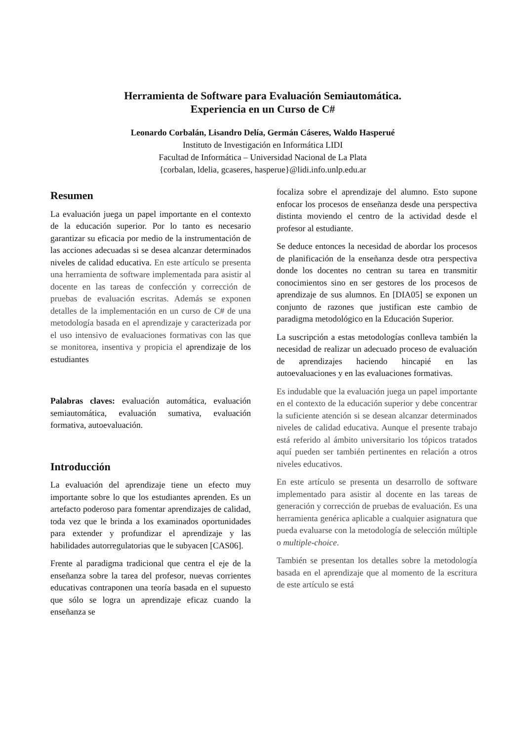Herramienta de Software para Evaluación Semiautomática.
Experiencia en un Curso de C#
Leonardo Corbalán, Lisandro Delía, Germán Cáseres, Waldo Hasperué
Instituto de Investigación en Informática LIDI
Facultad de Informática – Universidad Nacional de La Plata
{corbalan, ldelia, gcaseres, hasperue}@lidi.info.unlp.edu.ar
Resumen
La evaluación juega un papel importante en el contexto de la educación superior. Por lo tanto es necesario garantizar su eficacia por medio de la instrumentación de las acciones adecuadas si se desea alcanzar determinados niveles de calidad educativa. En este artículo se presenta una herramienta de software implementada para asistir al docente en las tareas de confección y corrección de pruebas de evaluación escritas. Además se exponen detalles de la implementación en un curso de C# de una metodología basada en el aprendizaje y caracterizada por el uso intensivo de evaluaciones formativas con las que se monitorea, insentiva y propicia el aprendizaje de los estudiantes
Palabras claves: evaluación automática, evaluación semiautomática, evaluación sumativa, evaluación formativa, autoevaluación.
Introducción
La evaluación del aprendizaje tiene un efecto muy importante sobre lo que los estudiantes aprenden. Es un artefacto poderoso para fomentar aprendizajes de calidad, toda vez que le brinda a los examinados oportunidades para extender y profundizar el aprendizaje y las habilidades autorregulatorias que le subyacen [CAS06].
Frente al paradigma tradicional que centra el eje de la enseñanza sobre la tarea del profesor, nuevas corrientes educativas contraponen una teoría basada en el supuesto que sólo se logra un aprendizaje eficaz cuando la enseñanza se
focaliza sobre el aprendizaje del alumno. Esto supone enfocar los procesos de enseñanza desde una perspectiva distinta moviendo el centro de la actividad desde el profesor al estudiante.
Se deduce entonces la necesidad de abordar los procesos de planificación de la enseñanza desde otra perspectiva donde los docentes no centran su tarea en transmitir conocimientos sino en ser gestores de los procesos de aprendizaje de sus alumnos. En [DIA05] se exponen un conjunto de razones que justifican este cambio de paradigma metodológico en la Educación Superior.
La suscripción a estas metodologías conlleva también la necesidad de realizar un adecuado proceso de evaluación de aprendizajes haciendo hincapié en las autoevaluaciones y en las evaluaciones formativas.
Es indudable que la evaluación juega un papel importante en el contexto de la educación superior y debe concentrar la suficiente atención si se desean alcanzar determinados niveles de calidad educativa. Aunque el presente trabajo está referido al ámbito universitario los tópicos tratados aquí pueden ser también pertinentes en relación a otros niveles educativos.
En este artículo se presenta un desarrollo de software implementado para asistir al docente en las tareas de generación y corrección de pruebas de evaluación. Es una herramienta genérica aplicable a cualquier asignatura que pueda evaluarse con la metodología de selección múltiple o multiple-choice.
También se presentan los detalles sobre la metodología basada en el aprendizaje que al momento de la escritura de este artículo se está